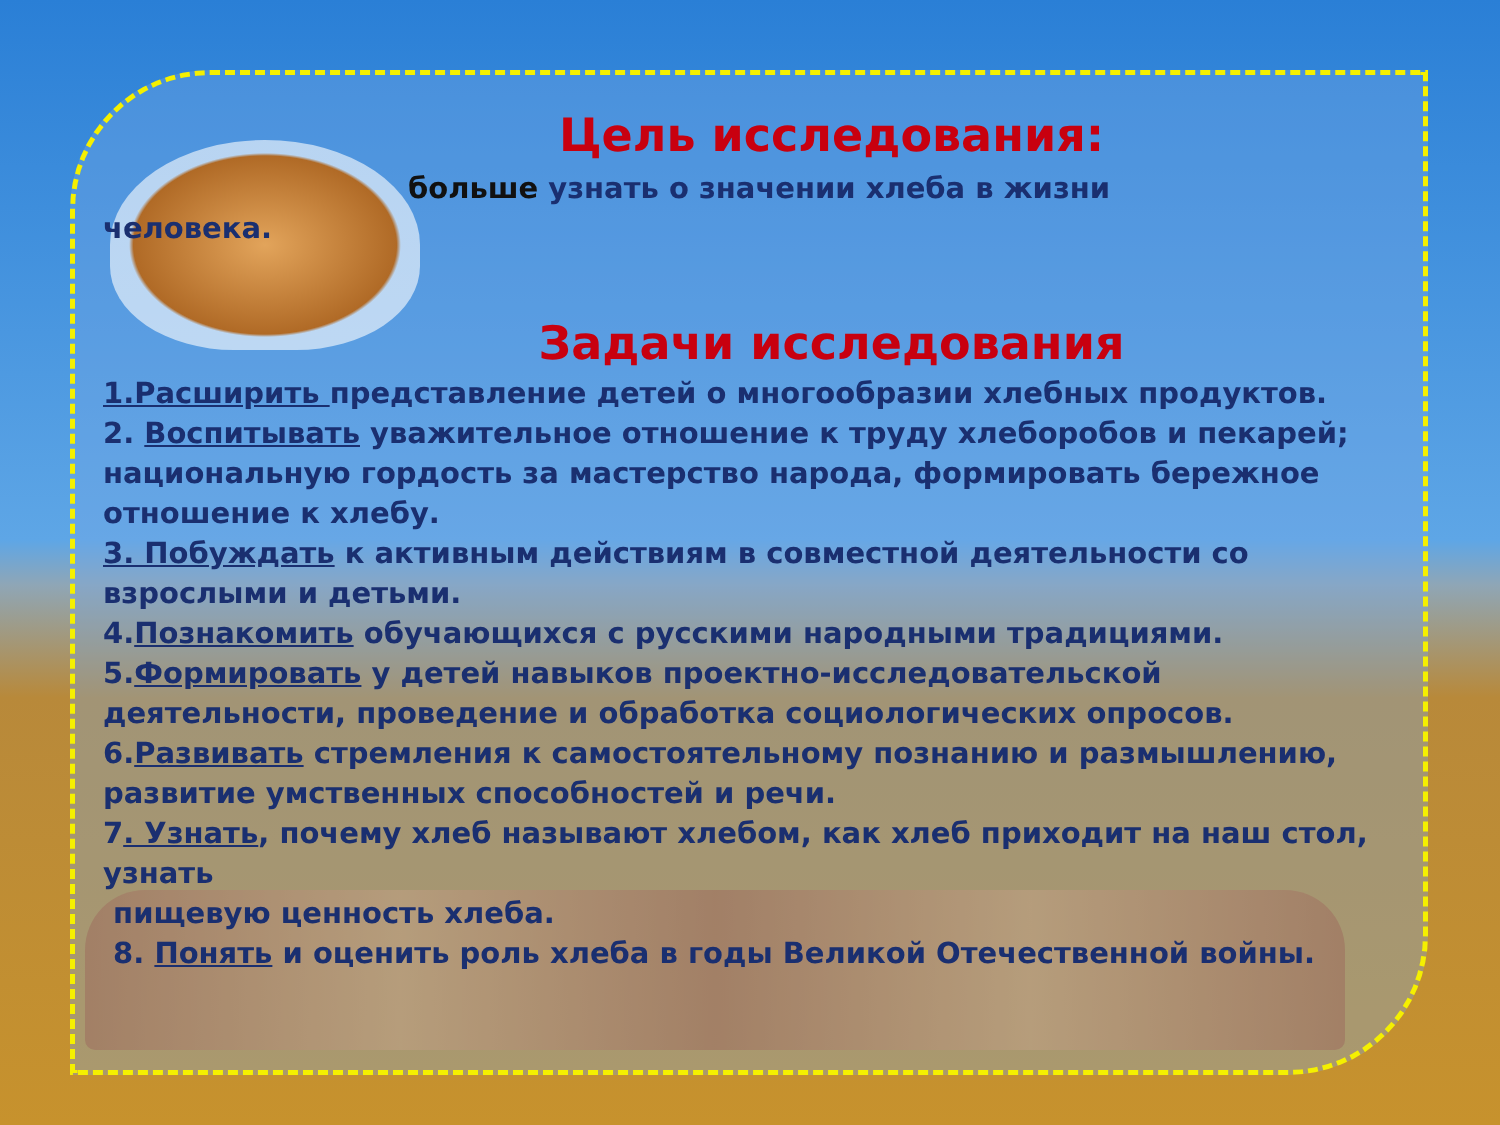Цель исследования:
больше узнать о значении хлеба в жизни
человека.
Задачи исследования
1.Расширить представление детей о многообразии хлебных продуктов.
2. Воспитывать уважительное отношение к труду хлеборобов и пекарей; национальную гордость за мастерство народа, формировать бережное отношение к хлебу.
3. Побуждать к активным действиям в совместной деятельности со взрослыми и детьми.
4.Познакомить обучающихся с русскими народными традициями.
5.Формировать у детей навыков проектно-исследовательской деятельности, проведение и обработка социологических опросов.
6.Развивать стремления к самостоятельному познанию и размышлению, развитие умственных способностей и речи.
7. Узнать, почему хлеб называют хлебом, как хлеб приходит на наш стол, узнать
пищевую ценность хлеба.
8. Понять и оценить роль хлеба в годы Великой Отечественной войны.